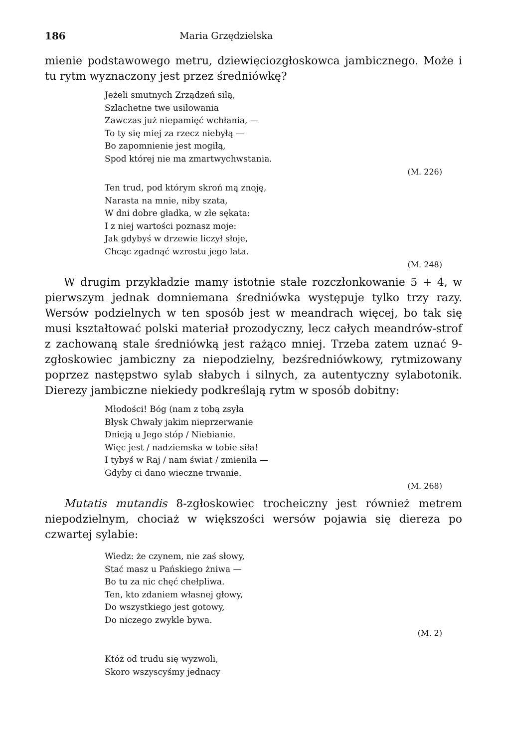186 Maria Grzędzielska
mienie podstawowego metru, dziewięciozgłoskowca jambicznego. Może i tu rytm wyznaczony jest przez średniówkę?
Jeżeli smutnych Zrządzeń siłą,
Szlachetne twe usiłowania
Zawczas już niepamięć wchłania, —
To ty się miej za rzecz niebyłą —
Bo zapomnienie jest mogiłą,
Spod której nie ma zmartwychwstania.
(M. 226)
Ten trud, pod którym skroń mą znoję,
Narasta na mnie, niby szata,
W dni dobre gładka, w złe sękata:
I z niej wartości poznasz moje:
Jak gdybyś w drzewie liczył słoje,
Chcąc zgadnąć wzrostu jego lata.
(M. 248)
W drugim przykładzie mamy istotnie stałe rozczłonkowanie 5 + 4, w pierwszym jednak domniemana średniówka występuje tylko trzy razy. Wersów podzielnych w ten sposób jest w meandrach więcej, bo tak się musi kształtować polski materiał prozodyczny, lecz całych meandrów-strof z zachowaną stale średniówką jest rażąco mniej. Trzeba zatem uznać 9-zgłoskowiec jambiczny za niepodzielny, bezśredniówkowy, rytmizowany poprzez następstwo sylab słabych i silnych, za autentyczny sylabotonik. Dierezy jambiczne niekiedy podkreślają rytm w sposób dobitny:
Młodości! Bóg (nam z tobą zsyła
Błysk Chwały jakim nieprzerwanie
Dnieją u Jego stóp / Niebianie.
Więc jest / nadziemska w tobie siła!
I tybyś w Raj / nam świat / zmieniła —
Gdyby ci dano wieczne trwanie.
(M. 268)
Mutatis mutandis 8-zgłoskowiec trocheiczny jest również metrem niepodzielnym, chociaż w większości wersów pojawia się diereza po czwartej sylabie:
Wiedz: że czynem, nie zaś słowy,
Stać masz u Pańskiego żniwa —
Bo tu za nic chęć chełpliwa.
Ten, kto zdaniem własnej głowy,
Do wszystkiego jest gotowy,
Do niczego zwykle bywa.
(M. 2)
Któż od trudu się wyzwoli,
Skoro wszyscyśmy jednacy